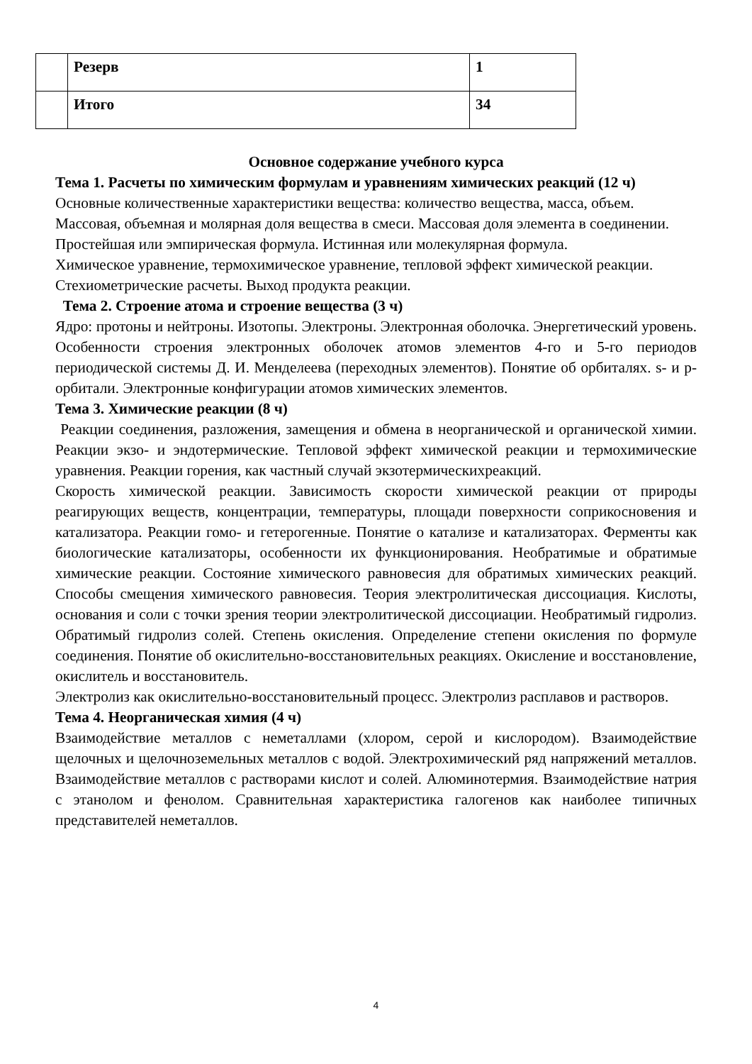| | Резерв | 1 |
| | Итого | 34 |
Основное содержание учебного курса
Тема 1. Расчеты по химическим формулам и уравнениям химических реакций (12 ч)
Основные количественные характеристики вещества: количество вещества, масса, объем.
Массовая, объемная и молярная доля вещества в смеси. Массовая доля элемента в соединении.
Простейшая или эмпирическая формула. Истинная или молекулярная формула.
Химическое уравнение, термохимическое уравнение, тепловой эффект химической реакции.
Стехиометрические расчеты. Выход продукта реакции.
Тема 2. Строение атома и строение вещества (3 ч)
Ядро: протоны и нейтроны. Изотопы. Электроны. Электронная оболочка. Энергетический уровень. Особенности строения электронных оболочек атомов элементов 4-го и 5-го периодов периодической системы Д. И. Менделеева (переходных элементов). Понятие об орбиталях. s- и р-орбитали. Электронные конфигурации атомов химических элементов.
Тема 3. Химические реакции (8 ч)
Реакции соединения, разложения, замещения и обмена в неорганической и органической химии. Реакции экзо- и эндотермические. Тепловой эффект химической реакции и термохимические уравнения. Реакции горения, как частный случай экзотермическихреакций.
Скорость химической реакции. Зависимость скорости химической реакции от природы реагирующих веществ, концентрации, температуры, площади поверхности соприкосновения и катализатора. Реакции гомо- и гетерогенные. Понятие о катализе и катализаторах. Ферменты как биологические катализаторы, особенности их функционирования. Необратимые и обратимые химические реакции. Состояние химического равновесия для обратимых химических реакций. Способы смещения химического равновесия. Теория электролитическая диссоциация. Кислоты, основания и соли с точки зрения теории электролитической диссоциации. Необратимый гидролиз. Обратимый гидролиз солей. Степень окисления. Определение степени окисления по формуле соединения. Понятие об окислительно-восстановительных реакциях. Окисление и восстановление, окислитель и восстановитель.
Электролиз как окислительно-восстановительный процесс. Электролиз расплавов и растворов.
Тема 4. Неорганическая химия (4 ч)
Взаимодействие металлов с неметаллами (хлором, серой и кислородом). Взаимодействие щелочных и щелочноземельных металлов с водой. Электрохимический ряд напряжений металлов. Взаимодействие металлов с растворами кислот и солей. Алюминотермия. Взаимодействие натрия с этанолом и фенолом. Сравнительная характеристика галогенов как наиболее типичных представителей неметаллов.
4